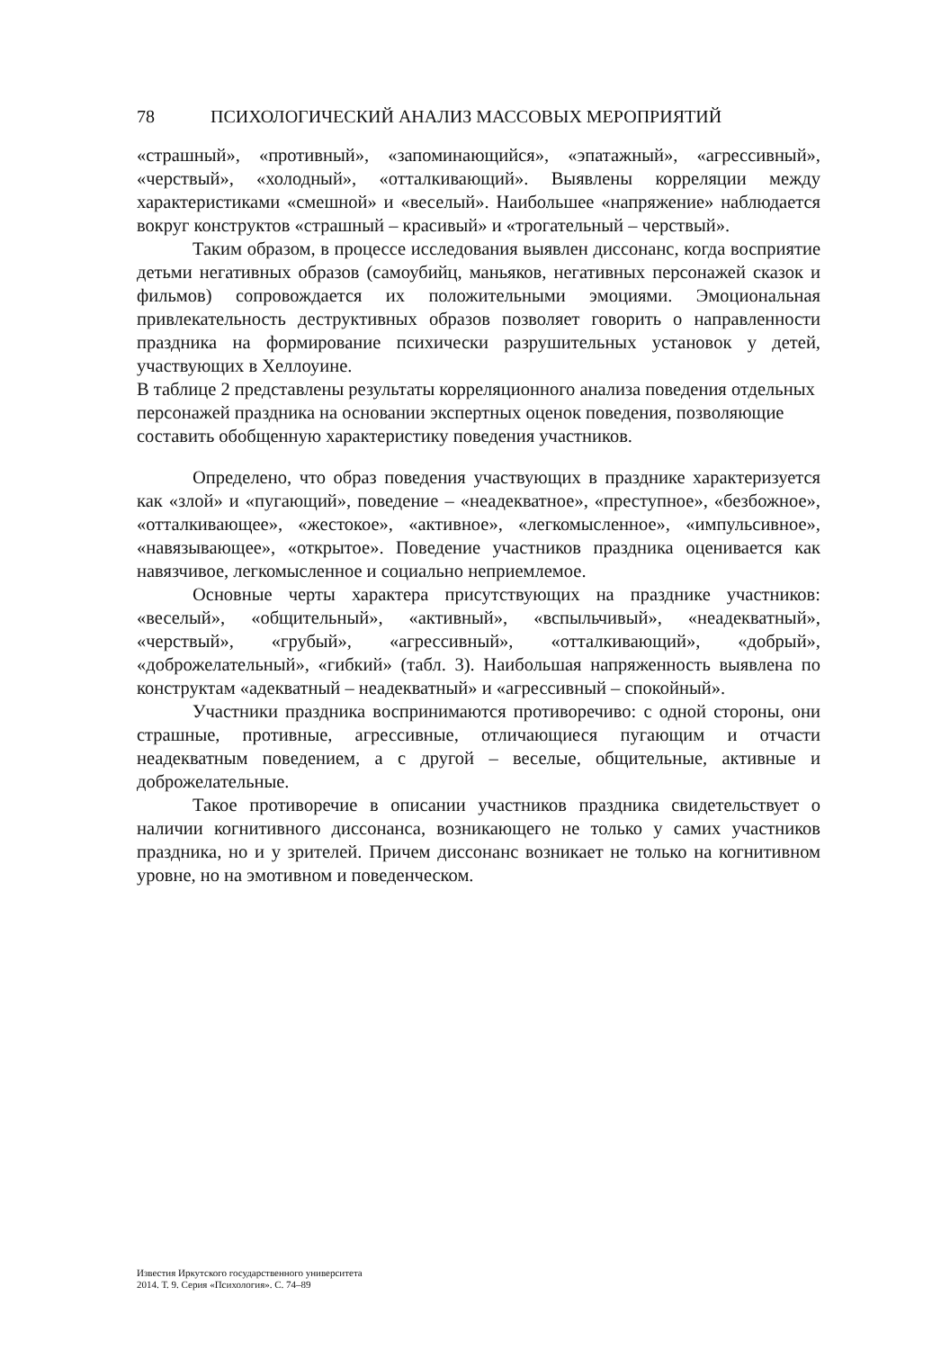78 ПСИХОЛОГИЧЕСКИЙ АНАЛИЗ МАССОВЫХ МЕРОПРИЯТИЙ
«страшный», «противный», «запоминающийся», «эпатажный», «агрессивный», «черствый», «холодный», «отталкивающий». Выявлены корреляции между характеристиками «смешной» и «веселый». Наибольшее «напряжение» наблюдается вокруг конструктов «страшный – красивый» и «трогательный – черствый».
Таким образом, в процессе исследования выявлен диссонанс, когда восприятие детьми негативных образов (самоубийц, маньяков, негативных персонажей сказок и фильмов) сопровождается их положительными эмоциями. Эмоциональная привлекательность деструктивных образов позволяет говорить о направленности праздника на формирование психически разрушительных установок у детей, участвующих в Хеллоуине.
В таблице 2 представлены результаты корреляционного анализа поведения отдельных персонажей праздника на основании экспертных оценок поведения, позволяющие составить обобщенную характеристику поведения участников.
Определено, что образ поведения участвующих в празднике характеризуется как «злой» и «пугающий», поведение – «неадекватное», «преступное», «безбожное», «отталкивающее», «жестокое», «активное», «легкомысленное», «импульсивное», «навязывающее», «открытое». Поведение участников праздника оценивается как навязчивое, легкомысленное и социально неприемлемое.
Основные черты характера присутствующих на празднике участников: «веселый», «общительный», «активный», «вспыльчивый», «неадекватный», «черствый», «грубый», «агрессивный», «отталкивающий», «добрый», «доброжелательный», «гибкий» (табл. 3). Наибольшая напряженность выявлена по конструктам «адекватный – неадекватный» и «агрессивный – спокойный».
Участники праздника воспринимаются противоречиво: с одной стороны, они страшные, противные, агрессивные, отличающиеся пугающим и отчасти неадекватным поведением, а с другой – веселые, общительные, активные и доброжелательные.
Такое противоречие в описании участников праздника свидетельствует о наличии когнитивного диссонанса, возникающего не только у самих участников праздника, но и у зрителей. Причем диссонанс возникает не только на когнитивном уровне, но на эмотивном и поведенческом.
Известия Иркутского государственного университета
2014. Т. 9. Серия «Психология». С. 74–89